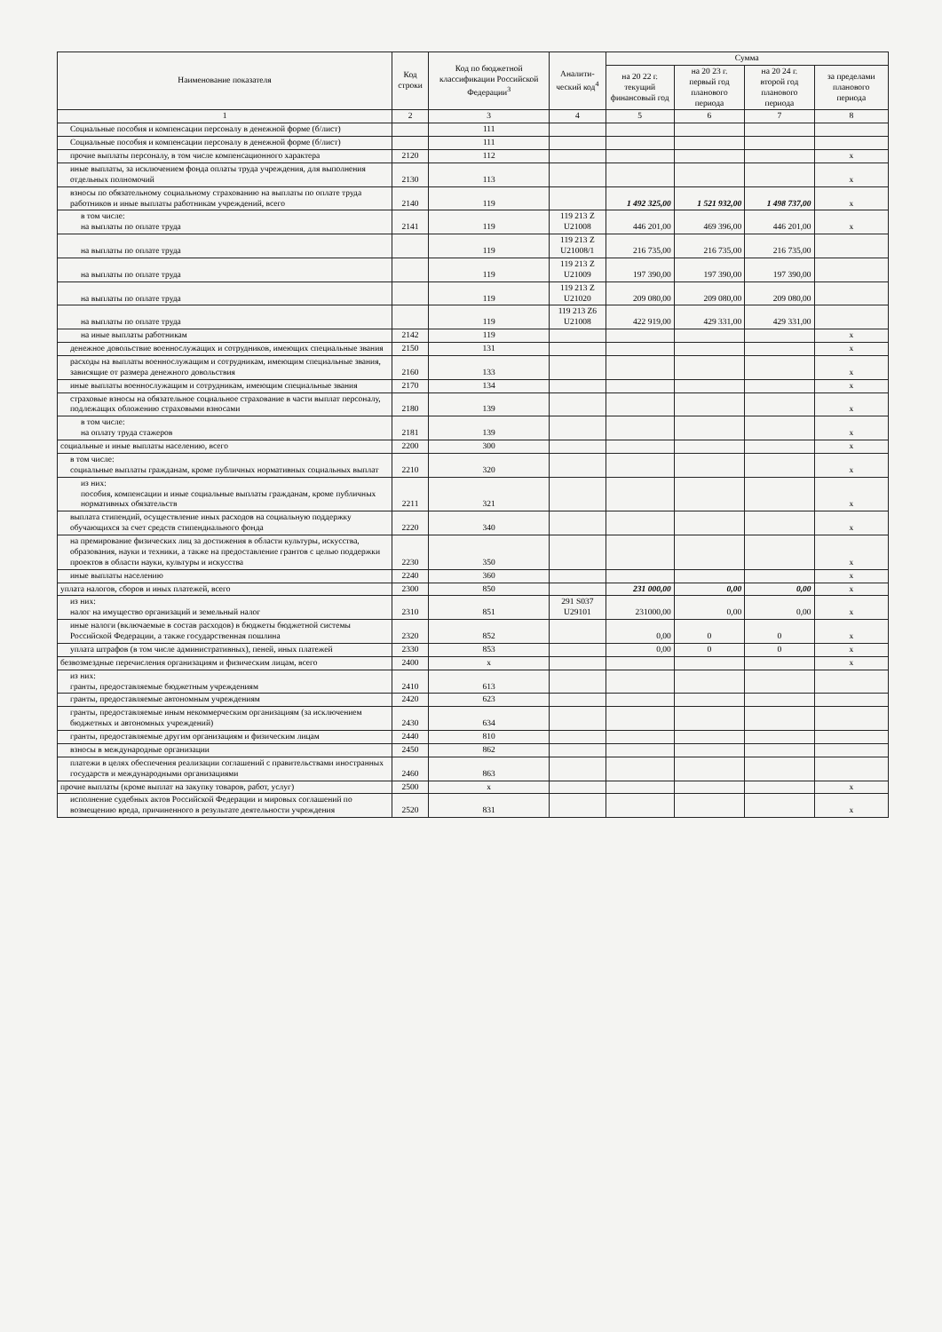| Наименование показателя | Код строки | Код по бюджетной классификации Российской Федерации<sup>3</sup> | Аналити-ческий код<sup>4</sup> | Сумма | | | |
| --- | --- | --- | --- | --- | --- | --- | --- |
| | | | | на 20 22 г. текущий финансовый год | на 20 23 г. первый год планового периода | на 20 24 г. второй год планового периода | за пределами планового периода |
| 1 | 2 | 3 | 4 | 5 | 6 | 7 | 8 |
| Социальные пособия и компенсации персоналу в денежной форме (б/лист) | | 111 | | | | | |
| Социальные пособия и компенсации персоналу в денежной форме (б/лист) | | 111 | | | | | |
| прочие выплаты персоналу, в том числе компенсационного характера | 2120 | 112 | | | | | x |
| иные выплаты, за исключением фонда оплаты труда учреждения, для выполнения отдельных полномочий | 2130 | 113 | | | | | x |
| взносы по обязательному социальному страхованию на выплаты по оплате труда работников и иные выплаты работникам учреждений, всего | 2140 | 119 | | 1 492 325,00 | 1 521 932,00 | 1 498 737,00 | x |
| в том числе: на выплаты по оплате труда | 2141 | 119 | 119 213 Z U21008 | 446 201,00 | 469 396,00 | 446 201,00 | x |
| на выплаты по оплате труда | | 119 | 119 213 Z U21008/1 | 216 735,00 | 216 735,00 | 216 735,00 | |
| на выплаты по оплате труда | | 119 | 119 213 Z U21009 | 197 390,00 | 197 390,00 | 197 390,00 | |
| на выплаты по оплате труда | | 119 | 119 213 Z U21020 | 209 080,00 | 209 080,00 | 209 080,00 | |
| на выплаты по оплате труда | | 119 | 119 213 Z6 U21008 | 422 919,00 | 429 331,00 | 429 331,00 | |
| на иные выплаты работникам | 2142 | 119 | | | | | x |
| денежное довольствие военнослужащих и сотрудников, имеющих специальные звания | 2150 | 131 | | | | | x |
| расходы на выплаты военнослужащим и сотрудникам, имеющим специальные звания, зависящие от размера денежного довольствия | 2160 | 133 | | | | | x |
| иные выплаты военнослужащим и сотрудникам, имеющим специальные звания | 2170 | 134 | | | | | x |
| страховые взносы на обязательное социальное страхование в части выплат персоналу, подлежащих обложению страховыми взносами | 2180 | 139 | | | | | x |
| в том числе: на оплату труда стажеров | 2181 | 139 | | | | | x |
| социальные и иные выплаты населению, всего | 2200 | 300 | | | | | x |
| в том числе: социальные выплаты гражданам, кроме публичных нормативных социальных выплат | 2210 | 320 | | | | | x |
| из них: пособия, компенсации и иные социальные выплаты гражданам, кроме публичных нормативных обязательств | 2211 | 321 | | | | | x |
| выплата стипендий, осуществление иных расходов на социальную поддержку обучающихся за счет средств стипендиального фонда | 2220 | 340 | | | | | x |
| на премирование физических лиц за достижения в области культуры, искусства, образования, науки и техники, а также на предоставление грантов с целью поддержки проектов в области науки, культуры и искусства | 2230 | 350 | | | | | x |
| иные выплаты населению | 2240 | 360 | | | | | x |
| уплата налогов, сборов и иных платежей, всего | 2300 | 850 | | 231 000,00 | 0,00 | 0,00 | x |
| из них: налог на имущество организаций и земельный налог | 2310 | 851 | 291 S037 U29101 | 231000,00 | 0,00 | 0,00 | x |
| иные налоги (включаемые в состав расходов) в бюджеты бюджетной системы Российской Федерации, а также государственная пошлина | 2320 | 852 | | 0,00 | 0 | 0 | x |
| уплата штрафов (в том числе административных), пеней, иных платежей | 2330 | 853 | | 0,00 | 0 | 0 | x |
| безвозмездные перечисления организациям и физическим лицам, всего | 2400 | x | | | | | x |
| из них: гранты, предоставляемые бюджетным учреждениям | 2410 | 613 | | | | | |
| гранты, предоставляемые автономным учреждениям | 2420 | 623 | | | | | |
| гранты, предоставляемые иным некоммерческим организациям (за исключением бюджетных и автономных учреждений) | 2430 | 634 | | | | | |
| гранты, предоставляемые другим организациям и физическим лицам | 2440 | 810 | | | | | |
| взносы в международные организации | 2450 | 862 | | | | | |
| платежи в целях обеспечения реализации соглашений с правительствами иностранных государств и международными организациями | 2460 | 863 | | | | | |
| прочие выплаты (кроме выплат на закупку товаров, работ, услуг) | 2500 | x | | | | | x |
| исполнение судебных актов Российской Федерации и мировых соглашений по возмещению вреда, причиненного в результате деятельности учреждения | 2520 | 831 | | | | | x |